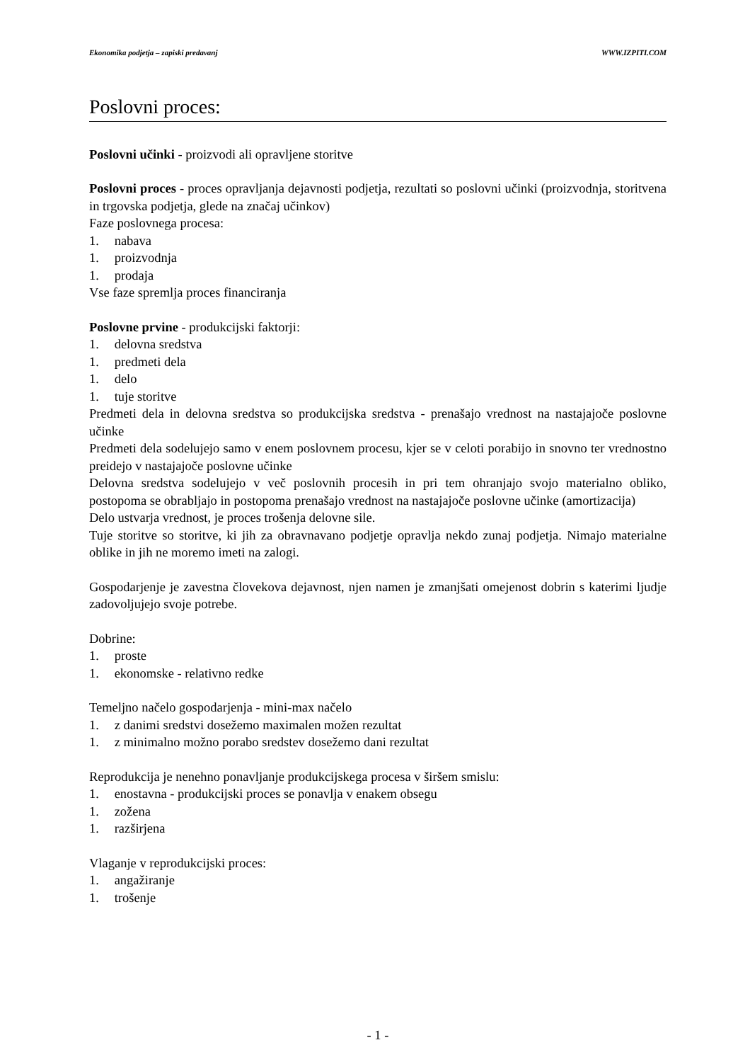Ekonomika podjetja – zapiski predavanj WWW.IZPITI.COM
Poslovni proces:
Poslovni učinki - proizvodi ali opravljene storitve
Poslovni proces - proces opravljanja dejavnosti podjetja, rezultati so poslovni učinki (proizvodnja, storitvena in trgovska podjetja, glede na značaj učinkov)
Faze poslovnega procesa:
1. nabava
1. proizvodnja
1. prodaja
Vse faze spremlja proces financiranja
Poslovne prvine - produkcijski faktorji:
1. delovna sredstva
1. predmeti dela
1. delo
1. tuje storitve
Predmeti dela in delovna sredstva so produkcijska sredstva - prenašajo vrednost na nastajajoče poslovne učinke
Predmeti dela sodelujejo samo v enem poslovnem procesu, kjer se v celoti porabijo in snovno ter vrednostno preidejo v nastajajoče poslovne učinke
Delovna sredstva sodelujejo v več poslovnih procesih in pri tem ohranjajo svojo materialno obliko, postopoma se obrabljajo in postopoma prenašajo vrednost na nastajajoče poslovne učinke (amortizacija)
Delo ustvarja vrednost, je proces trošenja delovne sile.
Tuje storitve so storitve, ki jih za obravnavano podjetje opravlja nekdo zunaj podjetja. Nimajo materialne oblike in jih ne moremo imeti na zalogi.
Gospodarjenje je zavestna človekova dejavnost, njen namen je zmanjšati omejenost dobrin s katerimi ljudje zadovoljujejo svoje potrebe.
Dobrine:
1. proste
1. ekonomske - relativno redke
Temeljno načelo gospodarjenja - mini-max načelo
1. z danimi sredstvi dosežemo maximalen možen rezultat
1. z minimalno možno porabo sredstev dosežemo dani rezultat
Reprodukcija je nenehno ponavljanje produkcijskega procesa v širšem smislu:
1. enostavna - produkcijski proces se ponavlja v enakem obsegu
1. zožena
1. razširjena
Vlaganje v reprodukcijski proces:
1. angažiranje
1. trošenje
- 1 -